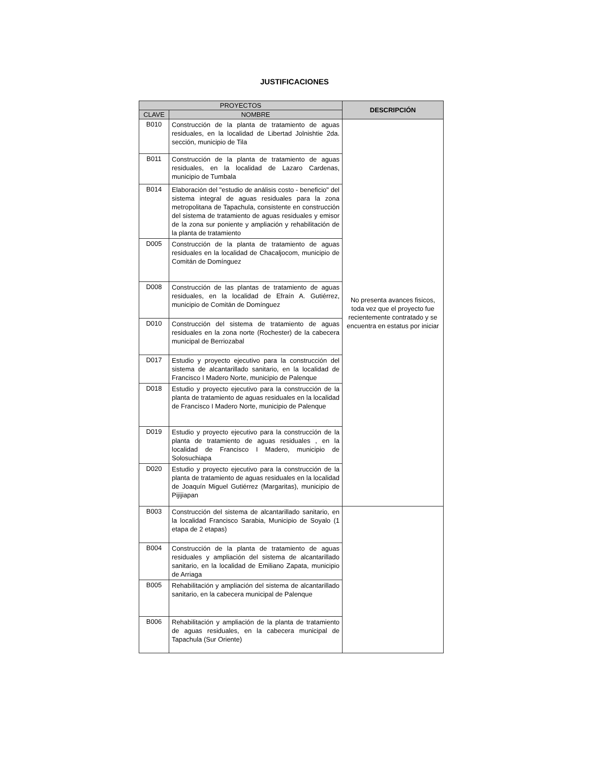JUSTIFICACIONES
| PROYECTOS | | DESCRIPCIÓN |
| --- | --- | --- |
| CLAVE | NOMBRE | |
| B010 | Construcción de la planta de tratamiento de aguas residuales, en la localidad de Libertad Jolnishtie 2da. sección, municipio de Tila | No presenta avances fisicos, toda vez que el proyecto fue recientemente contratado y se encuentra en estatus por iniciar |
| B011 | Construcción de la planta de tratamiento de aguas residuales, en la localidad de Lazaro Cardenas, municipio de Tumbala | |
| B014 | Elaboración del "estudio de análisis costo - beneficio" del sistema integral de aguas residuales para la zona metropolitana de Tapachula, consistente en construcción del sistema de tratamiento de aguas residuales y emisor de la zona sur poniente y ampliación y rehabilitación de la planta de tratamiento | |
| D005 | Construcción de la planta de tratamiento de aguas residuales en la localidad de Chacaljocom, municipio de Comitán de Domínguez | |
| D008 | Construcción de las plantas de tratamiento de aguas residuales, en la localidad de Efraín A. Gutiérrez, municipio de Comitán de Domínguez | |
| D010 | Construcción del sistema de tratamiento de aguas residuales en la zona norte (Rochester) de la cabecera municipal de Berriozabal | |
| D017 | Estudio y proyecto ejecutivo para la construcción del sistema de alcantarillado sanitario, en la localidad de Francisco I Madero Norte, municipio de Palenque | |
| D018 | Estudio y proyecto ejecutivo para la construcción de la planta de tratamiento de aguas residuales en la localidad de Francisco I Madero Norte, municipio de Palenque | |
| D019 | Estudio y proyecto ejecutivo para la construcción de la planta de tratamiento de aguas residuales , en la localidad de Francisco I Madero, municipio de Solosuchiapa | |
| D020 | Estudio y proyecto ejecutivo para la construcción de la planta de tratamiento de aguas residuales en la localidad de Joaquín Miguel Gutiérrez (Margaritas), municipio de Pijijiapan | |
| B003 | Construcción del sistema de alcantarillado sanitario, en la localidad Francisco Sarabia, Municipio de Soyalo (1 etapa de 2 etapas) | |
| B004 | Construcción de la planta de tratamiento de aguas residuales y ampliación del sistema de alcantarillado sanitario, en la localidad de Emiliano Zapata, municipio de Arriaga | |
| B005 | Rehabilitación y ampliación del sistema de alcantarillado sanitario, en la cabecera municipal de Palenque | |
| B006 | Rehabilitación y ampliación de la planta de tratamiento de aguas residuales, en la cabecera municipal de Tapachula (Sur Oriente) | |